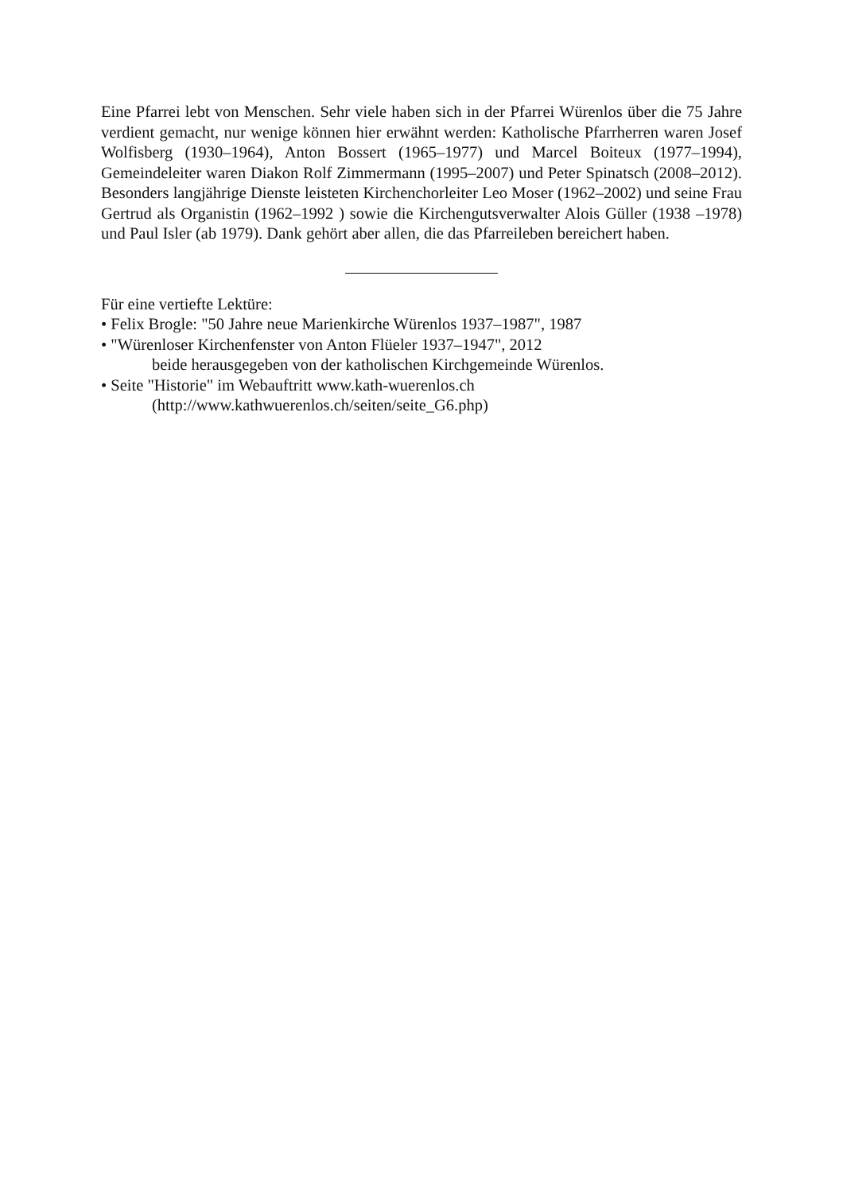Eine Pfarrei lebt von Menschen. Sehr viele haben sich in der Pfarrei Würenlos über die 75 Jahre verdient gemacht, nur wenige können hier erwähnt werden: Katholische Pfarrherren waren Josef Wolfisberg (1930–1964), Anton Bossert (1965–1977) und Marcel Boiteux (1977–1994), Gemeindeleiter waren Diakon Rolf Zimmermann (1995–2007) und Peter Spinatsch (2008–2012). Besonders langjährige Dienste leisteten Kirchenchorleiter Leo Moser (1962–2002) und seine Frau Gertrud als Organistin (1962–1992 ) sowie die Kirchengutsverwalter Alois Güller (1938 –1978) und Paul Isler (ab 1979). Dank gehört aber allen, die das Pfarreileben bereichert haben.
Für eine vertiefte Lektüre:
• Felix Brogle: "50 Jahre neue Marienkirche Würenlos 1937–1987", 1987
• "Würenloser Kirchenfenster von Anton Flüeler 1937–1947", 2012
beide herausgegeben von der katholischen Kirchgemeinde Würenlos.
• Seite "Historie" im Webauftritt www.kath-wuerenlos.ch
(http://www.kathwuerenlos.ch/seiten/seite_G6.php)